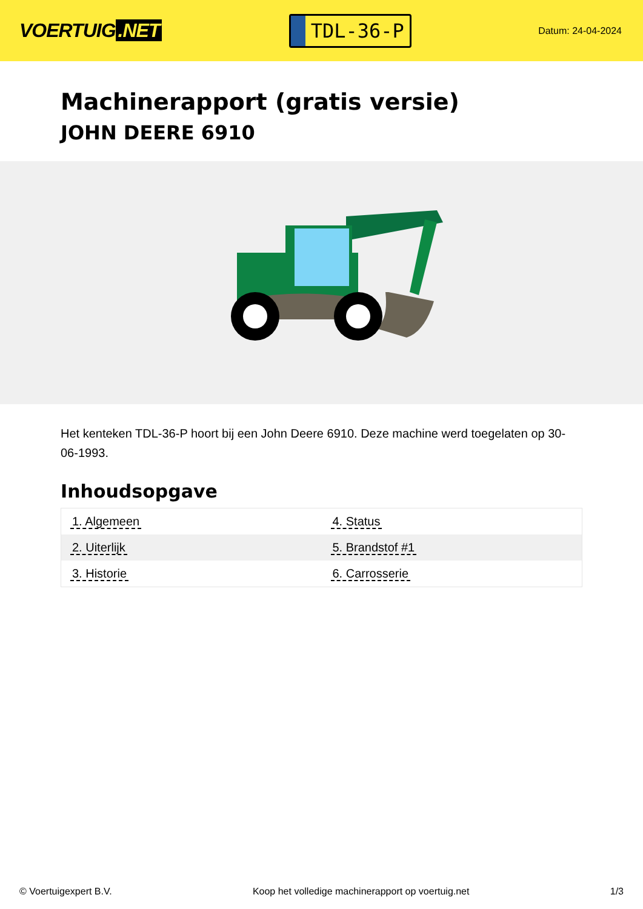VOERTUIG.NET
TDL-36-P
Datum: 24-04-2024
Machinerapport (gratis versie)
JOHN DEERE 6910
Het kenteken TDL-36-P hoort bij een John Deere 6910. Deze machine werd toegelaten op 30-06-1993.
Inhoudsopgave
| 1. Algemeen | 4. Status |
| 2. Uiterlijk | 5. Brandstof #1 |
| 3. Historie | 6. Carrosserie |
© Voertuigexpert B.V. Koop het volledige machinerapport op voertuig.net 1/3